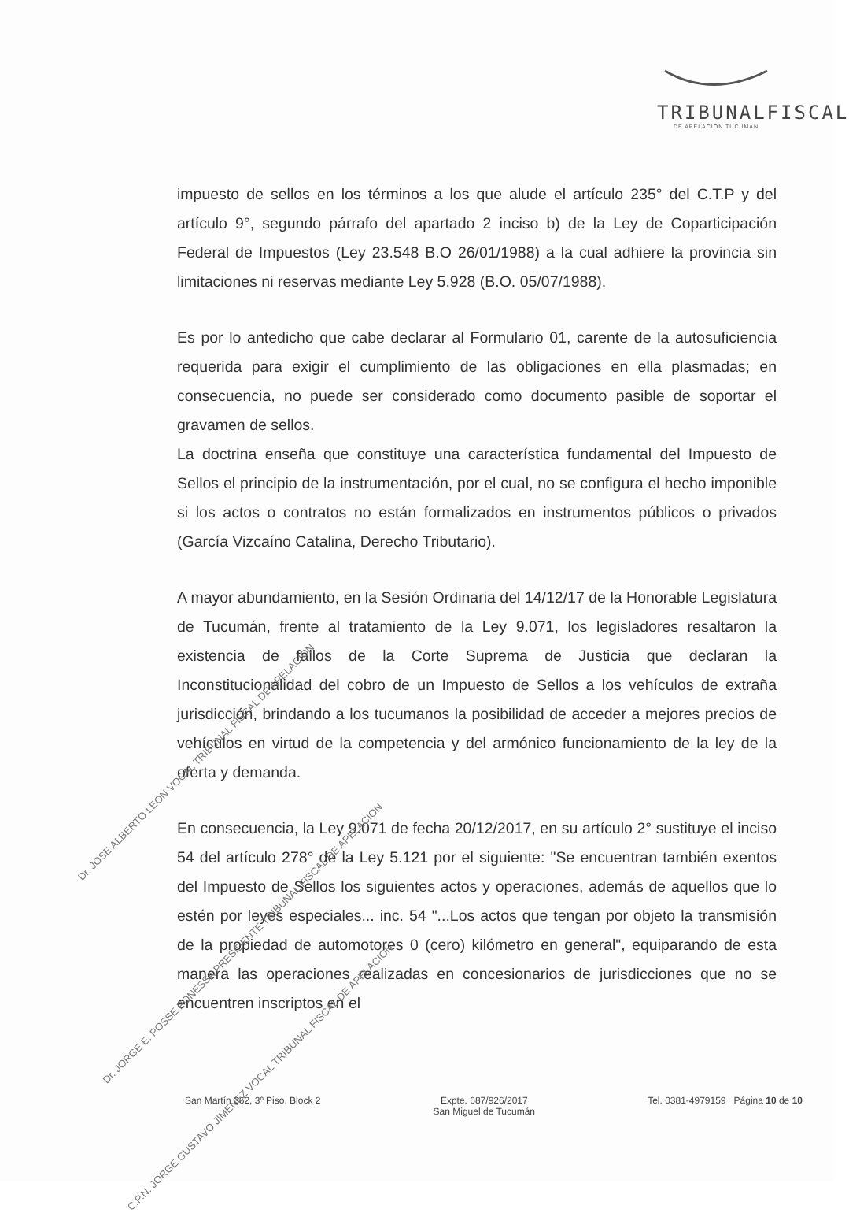TRIBUNALFISCAL
DE APELACIÓN TUCUMÁN
impuesto de sellos en los términos a los que alude el artículo 235° del C.T.P y del artículo 9°, segundo párrafo del apartado 2 inciso b) de la Ley de Coparticipación Federal de Impuestos (Ley 23.548 B.O 26/01/1988) a la cual adhiere la provincia sin limitaciones ni reservas mediante Ley 5.928 (B.O. 05/07/1988).
Es por lo antedicho que cabe declarar al Formulario 01, carente de la autosuficiencia requerida para exigir el cumplimiento de las obligaciones en ella plasmadas; en consecuencia, no puede ser considerado como documento pasible de soportar el gravamen de sellos.
La doctrina enseña que constituye una característica fundamental del Impuesto de Sellos el principio de la instrumentación, por el cual, no se configura el hecho imponible si los actos o contratos no están formalizados en instrumentos públicos o privados (García Vizcaíno Catalina, Derecho Tributario).
A mayor abundamiento, en la Sesión Ordinaria del 14/12/17 de la Honorable Legislatura de Tucumán, frente al tratamiento de la Ley 9.071, los legisladores resaltaron la existencia de fallos de la Corte Suprema de Justicia que declaran la Inconstitucionalidad del cobro de un Impuesto de Sellos a los vehículos de extraña jurisdicción, brindando a los tucumanos la posibilidad de acceder a mejores precios de vehículos en virtud de la competencia y del armónico funcionamiento de la ley de la oferta y demanda.
En consecuencia, la Ley 9.071 de fecha 20/12/2017, en su artículo 2° sustituye el inciso 54 del artículo 278° de la Ley 5.121 por el siguiente: "Se encuentran también exentos del Impuesto de Sellos los siguientes actos y operaciones, además de aquellos que lo estén por leyes especiales... inc. 54 "...Los actos que tengan por objeto la transmisión de la propiedad de automotores 0 (cero) kilómetro en general", equiparando de esta manera las operaciones realizadas en concesionarios de jurisdicciones que no se encuentren inscriptos en el
Dr. JOSE ALBERTO LEON VOCAL TRIBUNAL FISCAL DE APELACION
Dr. JORGE E. POSSE PONESSA PRESIDENTE TRIBUNAL FISCAL DE APELACION
C.P.N. JORGE GUSTAVO JIMENEZ VOCAL TRIBUNAL FISCAL DE APELACION
San Martín 362, 3º Piso, Block 2
Expte. 687/926/2017
San Miguel de Tucumán
Tel. 0381-4979159 Página 10 de 10